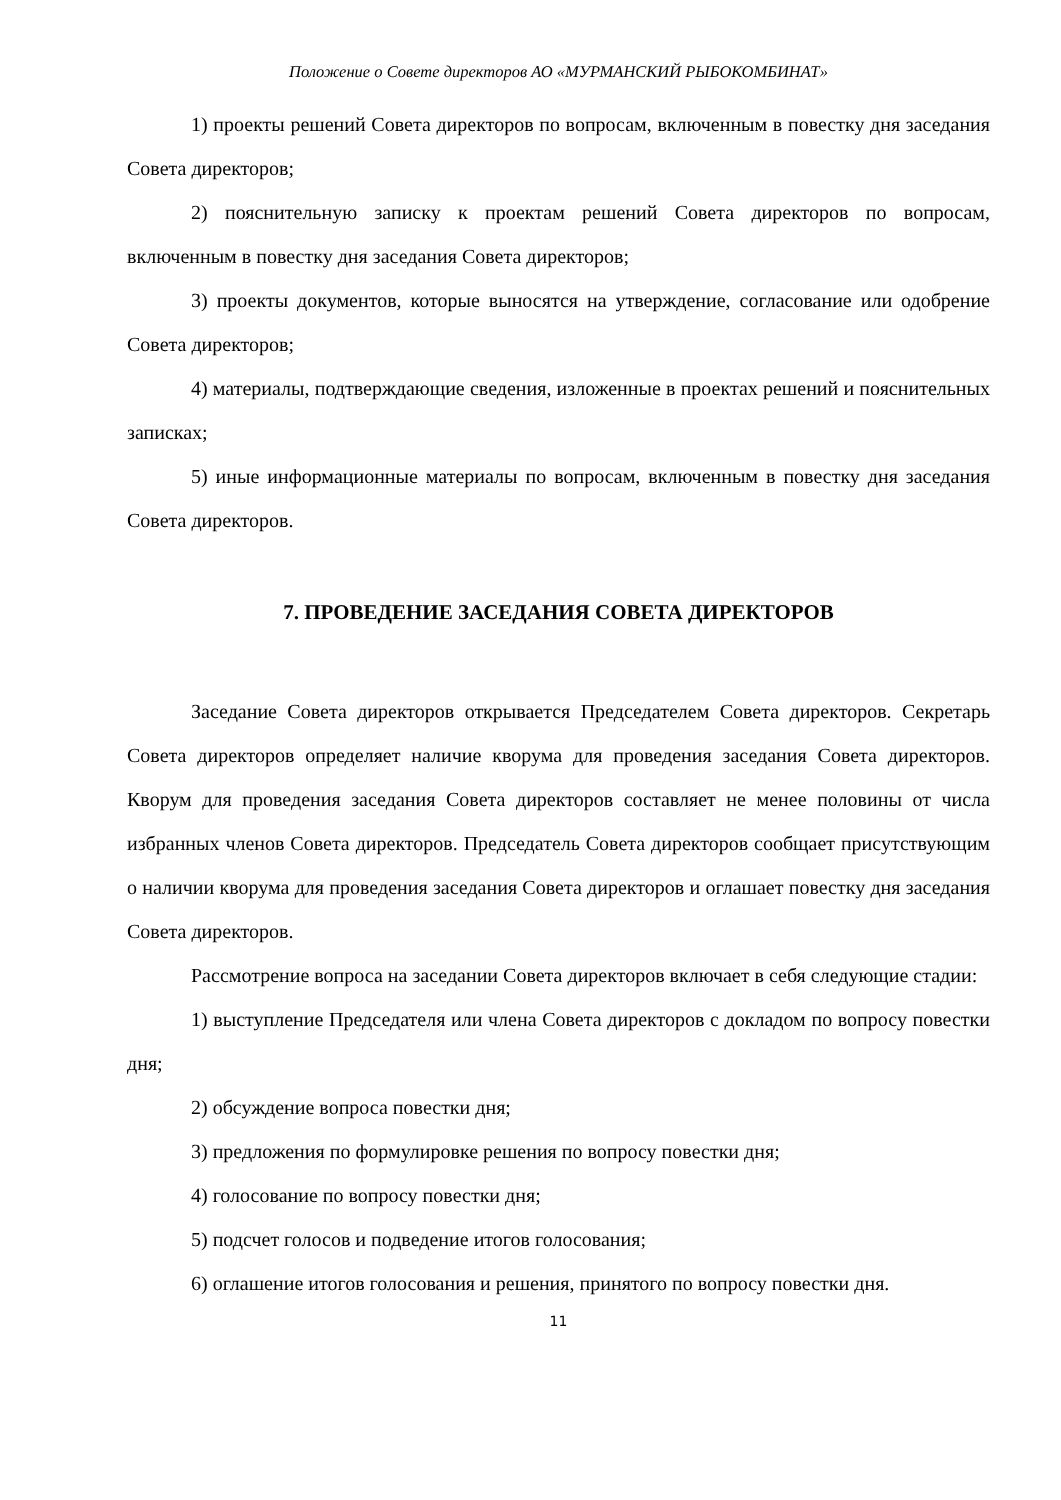Положение о Совете директоров АО «МУРМАНСКИЙ РЫБОКОМБИНАТ»
1) проекты решений Совета директоров по вопросам, включенным в повестку дня заседания Совета директоров;
2) пояснительную записку к проектам решений Совета директоров по вопросам, включенным в повестку дня заседания Совета директоров;
3) проекты документов, которые выносятся на утверждение, согласование или одобрение Совета директоров;
4) материалы, подтверждающие сведения, изложенные в проектах решений и пояснительных записках;
5) иные информационные материалы по вопросам, включенным в повестку дня заседания Совета директоров.
7. ПРОВЕДЕНИЕ ЗАСЕДАНИЯ СОВЕТА ДИРЕКТОРОВ
Заседание Совета директоров открывается Председателем Совета директоров. Секретарь Совета директоров определяет наличие кворума для проведения заседания Совета директоров. Кворум для проведения заседания Совета директоров составляет не менее половины от числа избранных членов Совета директоров. Председатель Совета директоров сообщает присутствующим о наличии кворума для проведения заседания Совета директоров и оглашает повестку дня заседания Совета директоров.
Рассмотрение вопроса на заседании Совета директоров включает в себя следующие стадии:
1) выступление Председателя или члена Совета директоров с докладом по вопросу повестки дня;
2) обсуждение вопроса повестки дня;
3) предложения по формулировке решения по вопросу повестки дня;
4) голосование по вопросу повестки дня;
5) подсчет голосов и подведение итогов голосования;
6) оглашение итогов голосования и решения, принятого по вопросу повестки дня.
11